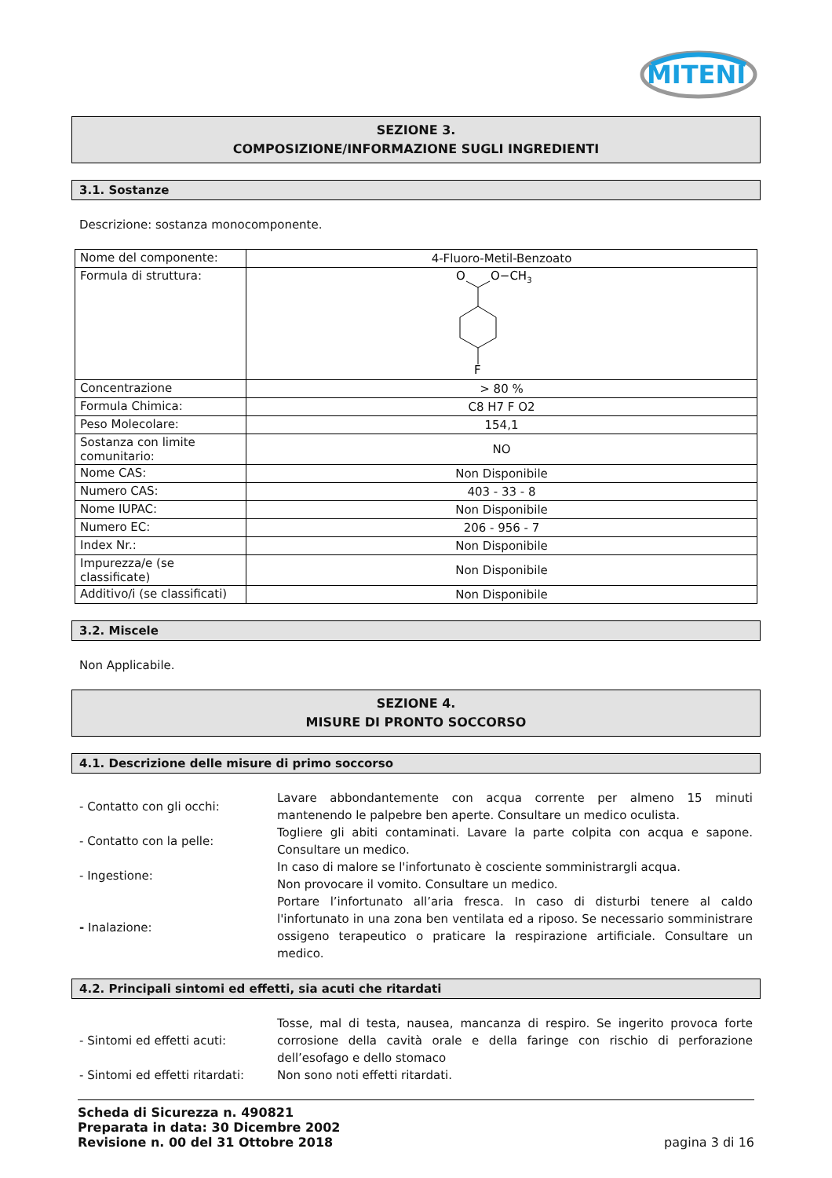MITENI
SEZIONE 3.
COMPOSIZIONE/INFORMAZIONE SUGLI INGREDIENTI
3.1. Sostanze
Descrizione: sostanza monocomponente.
| Nome del componente: | 4-Fluoro-Metil-Benzoato |
| Formula di struttura: | O O−CH 3 F |
| Concentrazione | > 80 % |
| Formula Chimica: | C8 H7 F O2 |
| Peso Molecolare: | 154,1 |
| Sostanza con limite comunitario: | NO |
| Nome CAS: | Non Disponibile |
| Numero CAS: | 403 - 33 - 8 |
| Nome IUPAC: | Non Disponibile |
| Numero EC: | 206 - 956 - 7 |
| Index Nr.: | Non Disponibile |
| Impurezza/e (se classificate) | Non Disponibile |
| Additivo/i (se classificati) | Non Disponibile |
3.2. Miscele
Non Applicabile.
SEZIONE 4.
MISURE DI PRONTO SOCCORSO
4.1. Descrizione delle misure di primo soccorso
| - Contatto con gli occhi: | Lavare abbondantemente con acqua corrente per almeno 15 minuti mantenendo le palpebre ben aperte. Consultare un medico oculista. |
| - Contatto con la pelle: | Togliere gli abiti contaminati. Lavare la parte colpita con acqua e sapone. Consultare un medico. |
| - Ingestione: | In caso di malore se l'infortunato è cosciente somministrargli acqua. Non provocare il vomito. Consultare un medico. |
| - Inalazione: | Portare l’infortunato all’aria fresca. In caso di disturbi tenere al caldo l'infortunato in una zona ben ventilata ed a riposo. Se necessario somministrare ossigeno terapeutico o praticare la respirazione artificiale. Consultare un medico. |
4.2. Principali sintomi ed effetti, sia acuti che ritardati
| - Sintomi ed effetti acuti: | Tosse, mal di testa, nausea, mancanza di respiro. Se ingerito provoca forte corrosione della cavità orale e della faringe con rischio di perforazione dell’esofago e dello stomaco |
| - Sintomi ed effetti ritardati: | Non sono noti effetti ritardati. |
Scheda di Sicurezza n. 490821
Preparata in data: 30 Dicembre 2002
Revisione n. 00 del 31 Ottobre 2018 pagina 3 di 16